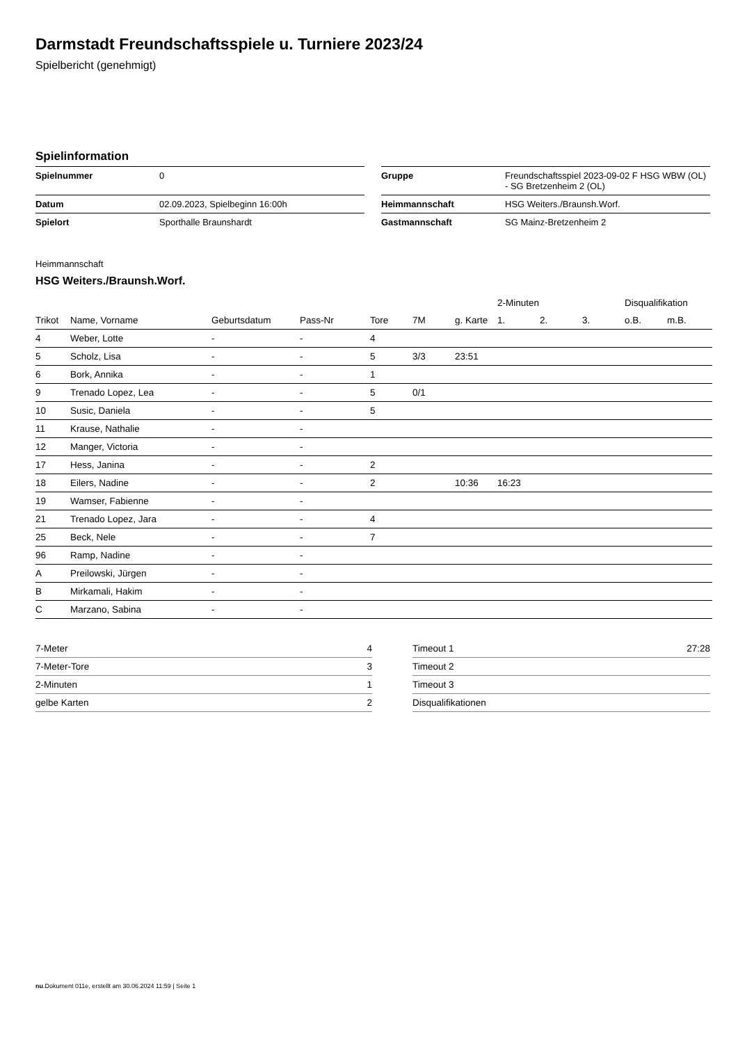Darmstadt Freundschaftsspiele u. Turniere 2023/24
Spielbericht (genehmigt)
Spielinformation
| Spielnummer | 0 |
| Datum | 02.09.2023, Spielbeginn 16:00h |
| Spielort | Sporthalle Braunshardt |
| Gruppe | Freundschaftsspiel 2023-09-02 F HSG WBW (OL) - SG Bretzenheim 2 (OL) |
| Heimmannschaft | HSG Weiters./Braunsh.Worf. |
| Gastmannschaft | SG Mainz-Bretzenheim 2 |
Heimmannschaft
HSG Weiters./Braunsh.Worf.
| | | | | | | | 2-Minuten | | | Disqualifikation | |
| --- | --- | --- | --- | --- | --- | --- | --- | --- | --- | --- | --- |
| Trikot | Name, Vorname | Geburtsdatum | Pass-Nr | Tore | 7M | g. Karte | 1. | 2. | 3. | o.B. | m.B. |
| 4 | Weber, Lotte | - | - | 4 | | | | | | | |
| 5 | Scholz, Lisa | - | - | 5 | 3/3 | 23:51 | | | | | |
| 6 | Bork, Annika | - | - | 1 | | | | | | | |
| 9 | Trenado Lopez, Lea | - | - | 5 | 0/1 | | | | | | |
| 10 | Susic, Daniela | - | - | 5 | | | | | | | |
| 11 | Krause, Nathalie | - | - | | | | | | | | |
| 12 | Manger, Victoria | - | - | | | | | | | | |
| 17 | Hess, Janina | - | - | 2 | | | | | | | |
| 18 | Eilers, Nadine | - | - | 2 | | 10:36 | 16:23 | | | | |
| 19 | Wamser, Fabienne | - | - | | | | | | | | |
| 21 | Trenado Lopez, Jara | - | - | 4 | | | | | | | |
| 25 | Beck, Nele | - | - | 7 | | | | | | | |
| 96 | Ramp, Nadine | - | - | | | | | | | | |
| A | Preilowski, Jürgen | - | - | | | | | | | | |
| B | Mirkamali, Hakim | - | - | | | | | | | | |
| C | Marzano, Sabina | - | - | | | | | | | | |
| 7-Meter | 4 |
| 7-Meter-Tore | 3 |
| 2-Minuten | 1 |
| gelbe Karten | 2 |
| Timeout 1 | 27:28 |
| Timeout 2 | |
| Timeout 3 | |
| Disqualifikationen | |
nu.Dokument 011e, erstellt am 30.06.2024 11:59 | Seite 1